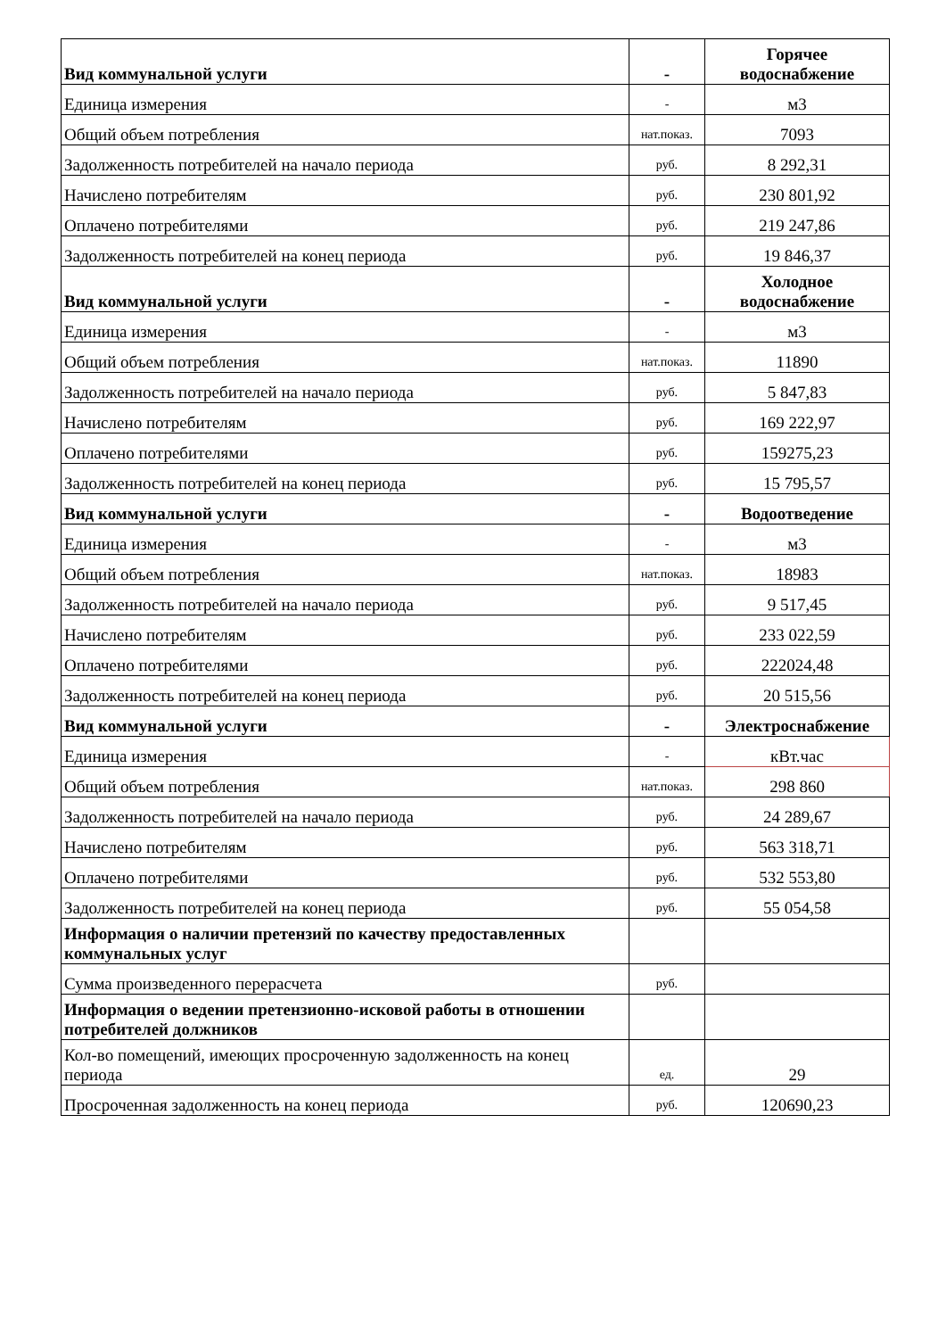| Вид коммунальной услуги | - | Горячее водоснабжение |
| Единица измерения | - | м3 |
| Общий объем потребления | нат.показ. | 7093 |
| Задолженность потребителей на начало периода | руб. | 8 292,31 |
| Начислено потребителям | руб. | 230 801,92 |
| Оплачено потребителями | руб. | 219 247,86 |
| Задолженность потребителей на конец периода | руб. | 19 846,37 |
| Вид коммунальной услуги | - | Холодное водоснабжение |
| Единица измерения | - | м3 |
| Общий объем потребления | нат.показ. | 11890 |
| Задолженность потребителей на начало периода | руб. | 5 847,83 |
| Начислено потребителям | руб. | 169 222,97 |
| Оплачено потребителями | руб. | 159275,23 |
| Задолженность потребителей на конец периода | руб. | 15 795,57 |
| Вид коммунальной услуги | - | Водоотведение |
| Единица измерения | - | м3 |
| Общий объем потребления | нат.показ. | 18983 |
| Задолженность потребителей на начало периода | руб. | 9 517,45 |
| Начислено потребителям | руб. | 233 022,59 |
| Оплачено потребителями | руб. | 222024,48 |
| Задолженность потребителей на конец периода | руб. | 20 515,56 |
| Вид коммунальной услуги | - | Электроснабжение |
| Единица измерения | - | кВт.час |
| Общий объем потребления | нат.показ. | 298 860 |
| Задолженность потребителей на начало периода | руб. | 24 289,67 |
| Начислено потребителям | руб. | 563 318,71 |
| Оплачено потребителями | руб. | 532 553,80 |
| Задолженность потребителей на конец периода | руб. | 55 054,58 |
| Информация о наличии претензий по качеству предоставленных коммунальных услуг | | |
| Сумма произведенного перерасчета | руб. | |
| Информация о ведении претензионно-исковой работы в отношении потребителей должников | | |
| Кол-во помещений, имеющих просроченную задолженность на конец периода | ед. | 29 |
| Просроченная задолженность на конец периода | руб. | 120690,23 |